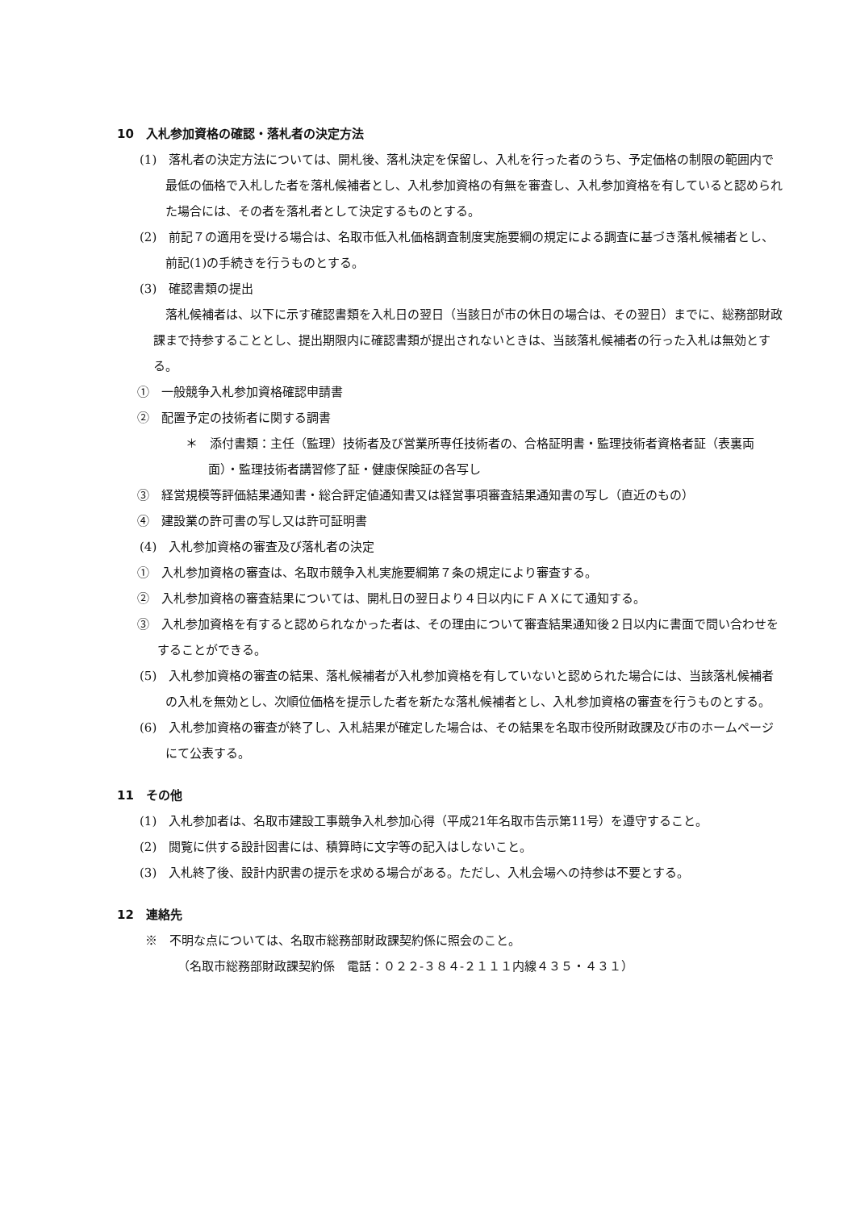10　入札参加資格の確認・落札者の決定方法
(1)　落札者の決定方法については、開札後、落札決定を保留し、入札を行った者のうち、予定価格の制限の範囲内で最低の価格で入札した者を落札候補者とし、入札参加資格の有無を審査し、入札参加資格を有していると認められた場合には、その者を落札者として決定するものとする。
(2)　前記７の適用を受ける場合は、名取市低入札価格調査制度実施要綱の規定による調査に基づき落札候補者とし、前記(1)の手続きを行うものとする。
(3)　確認書類の提出
落札候補者は、以下に示す確認書類を入札日の翌日（当該日が市の休日の場合は、その翌日）までに、総務部財政課まで持参することとし、提出期限内に確認書類が提出されないときは、当該落札候補者の行った入札は無効とする。
①　一般競争入札参加資格確認申請書
②　配置予定の技術者に関する調書
＊　添付書類：主任（監理）技術者及び営業所専任技術者の、合格証明書・監理技術者資格者証（表裏両面）・監理技術者講習修了証・健康保険証の各写し
③　経営規模等評価結果通知書・総合評定値通知書又は経営事項審査結果通知書の写し（直近のもの）
④　建設業の許可書の写し又は許可証明書
(4)　入札参加資格の審査及び落札者の決定
①　入札参加資格の審査は、名取市競争入札実施要綱第７条の規定により審査する。
②　入札参加資格の審査結果については、開札日の翌日より４日以内にＦＡＸにて通知する。
③　入札参加資格を有すると認められなかった者は、その理由について審査結果通知後２日以内に書面で問い合わせをすることができる。
(5)　入札参加資格の審査の結果、落札候補者が入札参加資格を有していないと認められた場合には、当該落札候補者の入札を無効とし、次順位価格を提示した者を新たな落札候補者とし、入札参加資格の審査を行うものとする。
(6)　入札参加資格の審査が終了し、入札結果が確定した場合は、その結果を名取市役所財政課及び市のホームページにて公表する。
11　その他
(1)　入札参加者は、名取市建設工事競争入札参加心得（平成21年名取市告示第11号）を遵守すること。
(2)　閲覧に供する設計図書には、積算時に文字等の記入はしないこと。
(3)　入札終了後、設計内訳書の提示を求める場合がある。ただし、入札会場への持参は不要とする。
12　連絡先
※　不明な点については、名取市総務部財政課契約係に照会のこと。
（名取市総務部財政課契約係　電話：０２２-３８４-２１１１内線４３５・４３１）